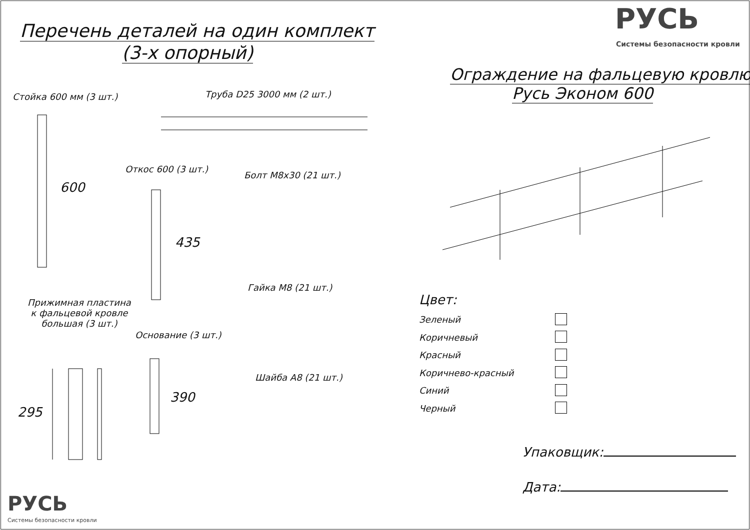Перечень деталей на один комплект
(3-х опорный)
РУСЬ
Системы безопасности кровли
Ограждение на фальцевую кровлю
Русь Эконом 600
Стойка 600 мм (3 шт.) Труба D25 3000 мм (2 шт.)
Откос 600 (3 шт.)
Болт М8х30 (21 шт.)
600
435
Гайка М8 (21 шт.)
Прижимная пластина
к фальцевой кровле
большая (3 шт.)
Основание (3 шт.)
Шайба А8 (21 шт.)
390
295
Цвет:
Зеленый
Коричневый
Красный
Коричнево-красный
Синий
Черный
Упаковщик:
Дата:
РУСЬ
Системы безопасности кровли